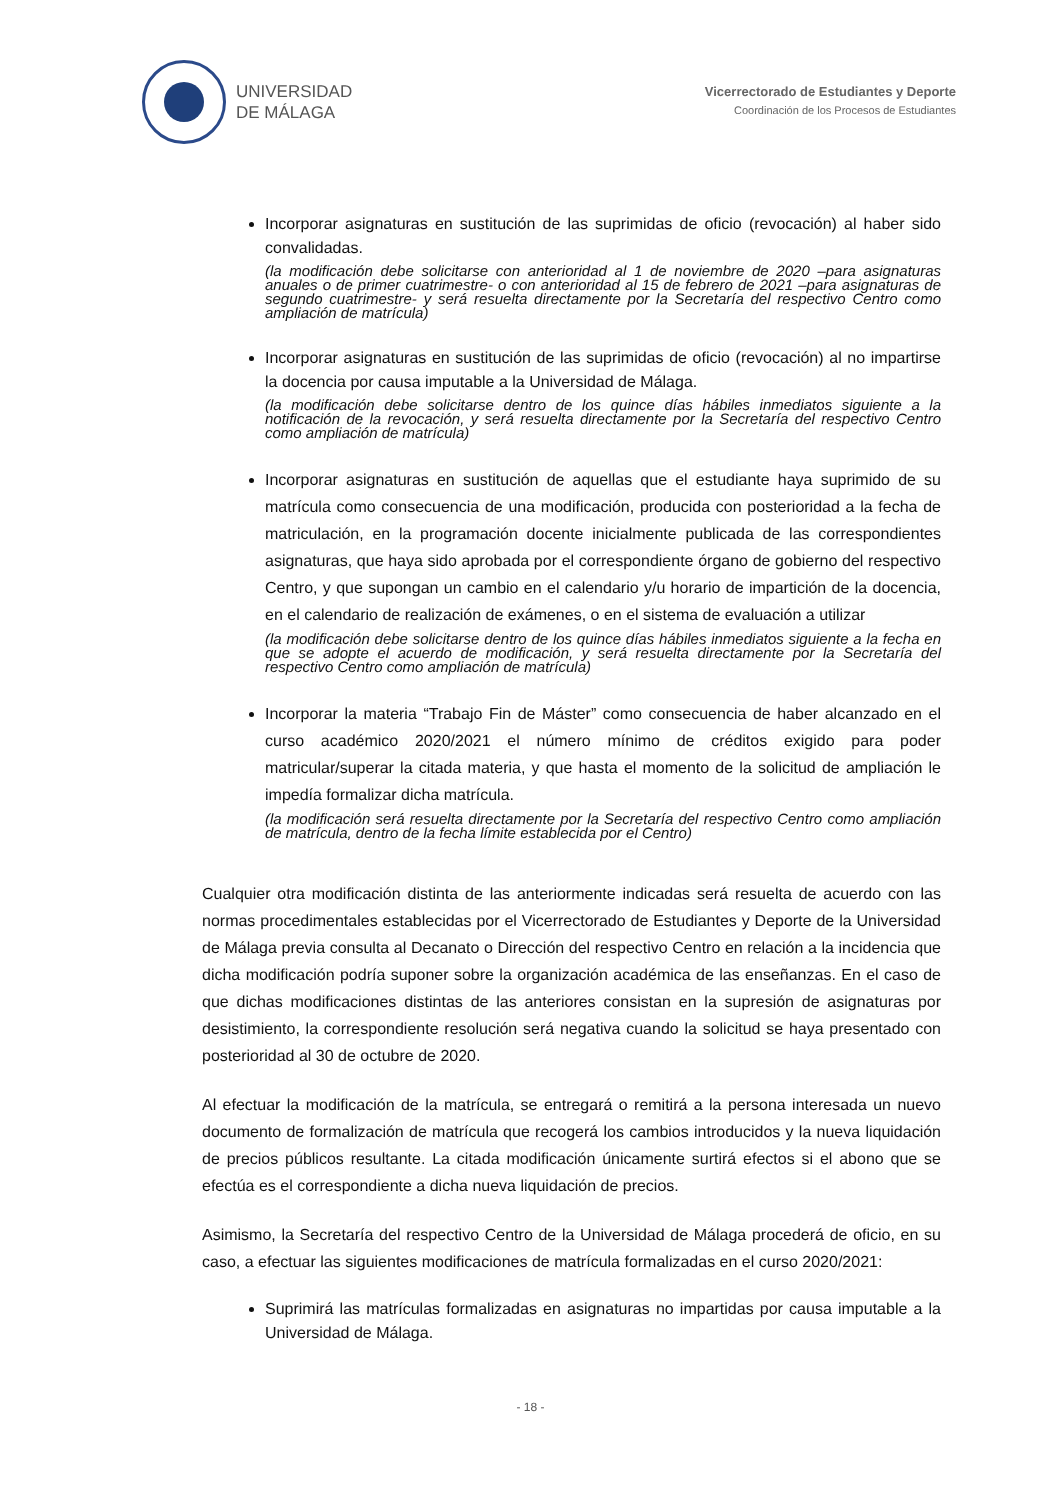UNIVERSIDAD
DE MÁLAGA
Vicerrectorado de Estudiantes y Deporte
Coordinación de los Procesos de Estudiantes
Incorporar asignaturas en sustitución de las suprimidas de oficio (revocación) al haber sido convalidadas.
(la modificación debe solicitarse con anterioridad al 1 de noviembre de 2020 –para asignaturas anuales o de primer cuatrimestre- o con anterioridad al 15 de febrero de 2021 –para asignaturas de segundo cuatrimestre- y será resuelta directamente por la Secretaría del respectivo Centro como ampliación de matrícula)
Incorporar asignaturas en sustitución de las suprimidas de oficio (revocación) al no impartirse la docencia por causa imputable a la Universidad de Málaga.
(la modificación debe solicitarse dentro de los quince días hábiles inmediatos siguiente a la notificación de la revocación, y será resuelta directamente por la Secretaría del respectivo Centro como ampliación de matrícula)
Incorporar asignaturas en sustitución de aquellas que el estudiante haya suprimido de su matrícula como consecuencia de una modificación, producida con posterioridad a la fecha de matriculación, en la programación docente inicialmente publicada de las correspondientes asignaturas, que haya sido aprobada por el correspondiente órgano de gobierno del respectivo Centro, y que supongan un cambio en el calendario y/u horario de impartición de la docencia, en el calendario de realización de exámenes, o en el sistema de evaluación a utilizar
(la modificación debe solicitarse dentro de los quince días hábiles inmediatos siguiente a la fecha en que se adopte el acuerdo de modificación, y será resuelta directamente por la Secretaría del respectivo Centro como ampliación de matrícula)
Incorporar la materia “Trabajo Fin de Máster” como consecuencia de haber alcanzado en el curso académico 2020/2021 el número mínimo de créditos exigido para poder matricular/superar la citada materia, y que hasta el momento de la solicitud de ampliación le impedía formalizar dicha matrícula.
(la modificación será resuelta directamente por la Secretaría del respectivo Centro como ampliación de matrícula, dentro de la fecha límite establecida por el Centro)
Cualquier otra modificación distinta de las anteriormente indicadas será resuelta de acuerdo con las normas procedimentales establecidas por el Vicerrectorado de Estudiantes y Deporte de la Universidad de Málaga previa consulta al Decanato o Dirección del respectivo Centro en relación a la incidencia que dicha modificación podría suponer sobre la organización académica de las enseñanzas. En el caso de que dichas modificaciones distintas de las anteriores consistan en la supresión de asignaturas por desistimiento, la correspondiente resolución será negativa cuando la solicitud se haya presentado con posterioridad al 30 de octubre de 2020.
Al efectuar la modificación de la matrícula, se entregará o remitirá a la persona interesada un nuevo documento de formalización de matrícula que recogerá los cambios introducidos y la nueva liquidación de precios públicos resultante. La citada modificación únicamente surtirá efectos si el abono que se efectúa es el correspondiente a dicha nueva liquidación de precios.
Asimismo, la Secretaría del respectivo Centro de la Universidad de Málaga procederá de oficio, en su caso, a efectuar las siguientes modificaciones de matrícula formalizadas en el curso 2020/2021:
Suprimirá las matrículas formalizadas en asignaturas no impartidas por causa imputable a la Universidad de Málaga.
- 18 -